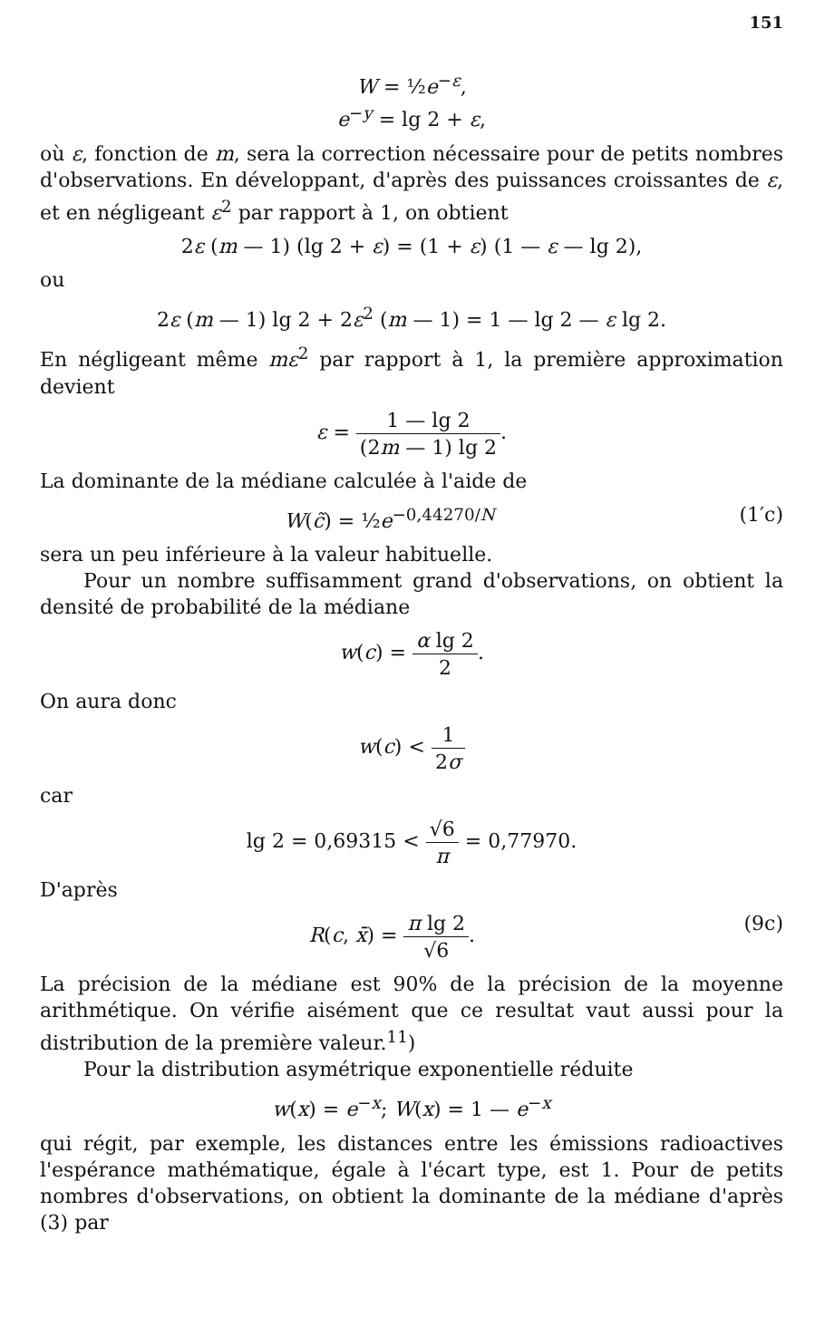151
W = ½e<sup>−ε</sup>,
e<sup>−y</sup> = lg 2 + ε,
où ε, fonction de m, sera la correction nécessaire pour de petits nombres d'observations. En développant, d'après des puissances croissantes de ε, et en négligeant ε<sup>2</sup> par rapport à 1, on obtient
2ε (m — 1) (lg 2 + ε) = (1 + ε) (1 — ε — lg 2),
ou
2ε (m — 1) lg 2 + 2ε<sup>2</sup> (m — 1) = 1 — lg 2 — ε lg 2.
En négligeant même mε<sup>2</sup> par rapport à 1, la première approximation devient
ε = 1 — lg 2 (2m — 1) lg 2.
La dominante de la médiane calculée à l'aide de
(1′c) W(c̃) = ½e<sup>−0,44270/N</sup>
sera un peu inférieure à la valeur habituelle.
Pour un nombre suffisamment grand d'observations, on obtient la densité de probabilité de la médiane
w(c) = α lg 2 2.
On aura donc
w(c) < 1 2σ
car
lg 2 = 0,69315 < √6 π = 0,77970.
D'après
(9c) R(c, x̄) = π lg 2 √6.
La précision de la médiane est 90% de la précision de la moyenne arithmétique. On vérifie aisément que ce resultat vaut aussi pour la distribution de la première valeur.<sup>11</sup>)
Pour la distribution asymétrique exponentielle réduite
w(x) = e<sup>−x</sup>; W(x) = 1 — e<sup>−x</sup>
qui régit, par exemple, les distances entre les émissions radioactives l'espérance mathématique, égale à l'écart type, est 1. Pour de petits nombres d'observations, on obtient la dominante de la médiane d'après (3) par